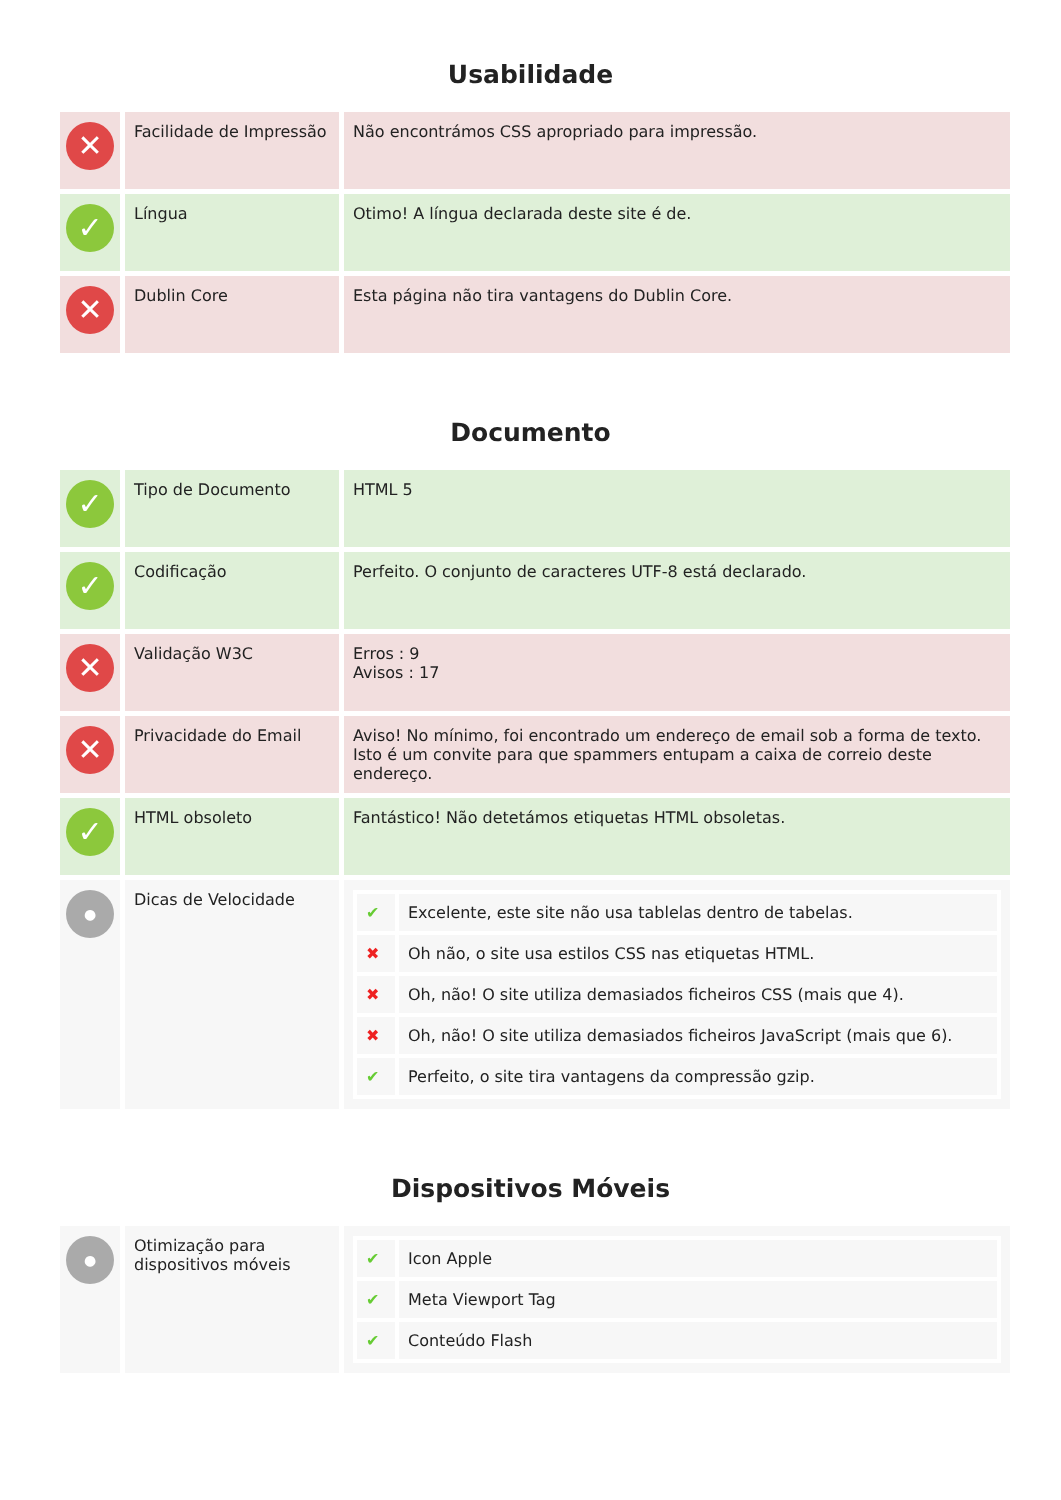Usabilidade
| ✕ | Facilidade de Impressão | Não encontrámos CSS apropriado para impressão. |
| ✓ | Língua | Otimo! A língua declarada deste site é de. |
| ✕ | Dublin Core | Esta página não tira vantagens do Dublin Core. |
Documento
| ✓ | Tipo de Documento | HTML 5 |
| ✓ | Codificação | Perfeito. O conjunto de caracteres UTF-8 está declarado. |
| ✕ | Validação W3C | Erros : 9 Avisos : 17 |
| ✕ | Privacidade do Email | Aviso! No mínimo, foi encontrado um endereço de email sob a forma de texto. Isto é um convite para que spammers entupam a caixa de correio deste endereço. |
| ✓ | HTML obsoleto | Fantástico! Não detetámos etiquetas HTML obsoletas. |
| ● | Dicas de Velocidade | / ✔ / Excelente, este site não usa tablelas dentro de tabelas. / / ✖ / Oh não, o site usa estilos CSS nas etiquetas HTML. / / ✖ / Oh, não! O site utiliza demasiados ficheiros CSS (mais que 4). / / ✖ / Oh, não! O site utiliza demasiados ficheiros JavaScript (mais que 6). / / ✔ / Perfeito, o site tira vantagens da compressão gzip. / |
Dispositivos Móveis
| ● | Otimização para dispositivos móveis | / ✔ / Icon Apple / / ✔ / Meta Viewport Tag / / ✔ / Conteúdo Flash / |